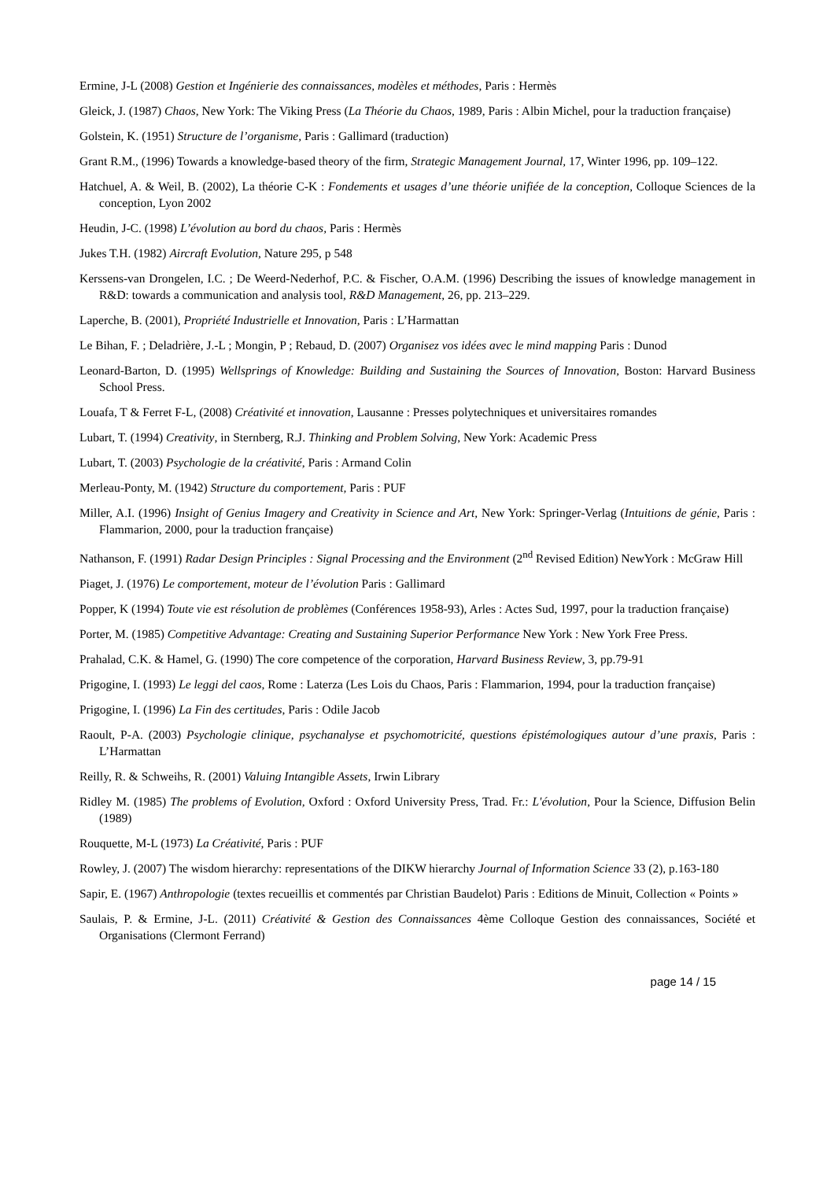Ermine, J-L (2008) Gestion et Ingénierie des connaissances, modèles et méthodes, Paris : Hermès
Gleick, J. (1987) Chaos, New York: The Viking Press (La Théorie du Chaos, 1989, Paris : Albin Michel, pour la traduction française)
Golstein, K. (1951) Structure de l’organisme, Paris : Gallimard (traduction)
Grant R.M., (1996) Towards a knowledge-based theory of the firm, Strategic Management Journal, 17, Winter 1996, pp. 109–122.
Hatchuel, A. & Weil, B. (2002), La théorie C-K : Fondements et usages d’une théorie unifiée de la conception, Colloque Sciences de la conception, Lyon 2002
Heudin, J-C. (1998) L’évolution au bord du chaos, Paris : Hermès
Jukes T.H. (1982) Aircraft Evolution, Nature 295, p 548
Kerssens-van Drongelen, I.C. ; De Weerd-Nederhof, P.C. & Fischer, O.A.M. (1996) Describing the issues of knowledge management in R&D: towards a communication and analysis tool, R&D Management, 26, pp. 213–229.
Laperche, B. (2001), Propriété Industrielle et Innovation, Paris : L’Harmattan
Le Bihan, F. ; Deladrière, J.-L ; Mongin, P ; Rebaud, D. (2007) Organisez vos idées avec le mind mapping Paris : Dunod
Leonard-Barton, D. (1995) Wellsprings of Knowledge: Building and Sustaining the Sources of Innovation, Boston: Harvard Business School Press.
Louafa, T & Ferret F-L, (2008) Créativité et innovation, Lausanne : Presses polytechniques et universitaires romandes
Lubart, T. (1994) Creativity, in Sternberg, R.J. Thinking and Problem Solving, New York: Academic Press
Lubart, T. (2003) Psychologie de la créativité, Paris : Armand Colin
Merleau-Ponty, M. (1942) Structure du comportement, Paris : PUF
Miller, A.I. (1996) Insight of Genius Imagery and Creativity in Science and Art, New York: Springer-Verlag (Intuitions de génie, Paris : Flammarion, 2000, pour la traduction française)
Nathanson, F. (1991) Radar Design Principles : Signal Processing and the Environment (2<sup>nd</sup> Revised Edition) NewYork : McGraw Hill
Piaget, J. (1976) Le comportement, moteur de l’évolution Paris : Gallimard
Popper, K (1994) Toute vie est résolution de problèmes (Conférences 1958-93), Arles : Actes Sud, 1997, pour la traduction française)
Porter, M. (1985) Competitive Advantage: Creating and Sustaining Superior Performance New York : New York Free Press.
Prahalad, C.K. & Hamel, G. (1990) The core competence of the corporation, Harvard Business Review, 3, pp.79-91
Prigogine, I. (1993) Le leggi del caos, Rome : Laterza (Les Lois du Chaos, Paris : Flammarion, 1994, pour la traduction française)
Prigogine, I. (1996) La Fin des certitudes, Paris : Odile Jacob
Raoult, P-A. (2003) Psychologie clinique, psychanalyse et psychomotricité, questions épistémologiques autour d’une praxis, Paris : L’Harmattan
Reilly, R. & Schweihs, R. (2001) Valuing Intangible Assets, Irwin Library
Ridley M. (1985) The problems of Evolution, Oxford : Oxford University Press, Trad. Fr.: L'évolution, Pour la Science, Diffusion Belin (1989)
Rouquette, M-L (1973) La Créativité, Paris : PUF
Rowley, J. (2007) The wisdom hierarchy: representations of the DIKW hierarchy Journal of Information Science 33 (2), p.163-180
Sapir, E. (1967) Anthropologie (textes recueillis et commentés par Christian Baudelot) Paris : Editions de Minuit, Collection « Points »
Saulais, P. & Ermine, J-L. (2011) Créativité & Gestion des Connaissances 4ème Colloque Gestion des connaissances, Société et Organisations (Clermont Ferrand)
page 14 / 15